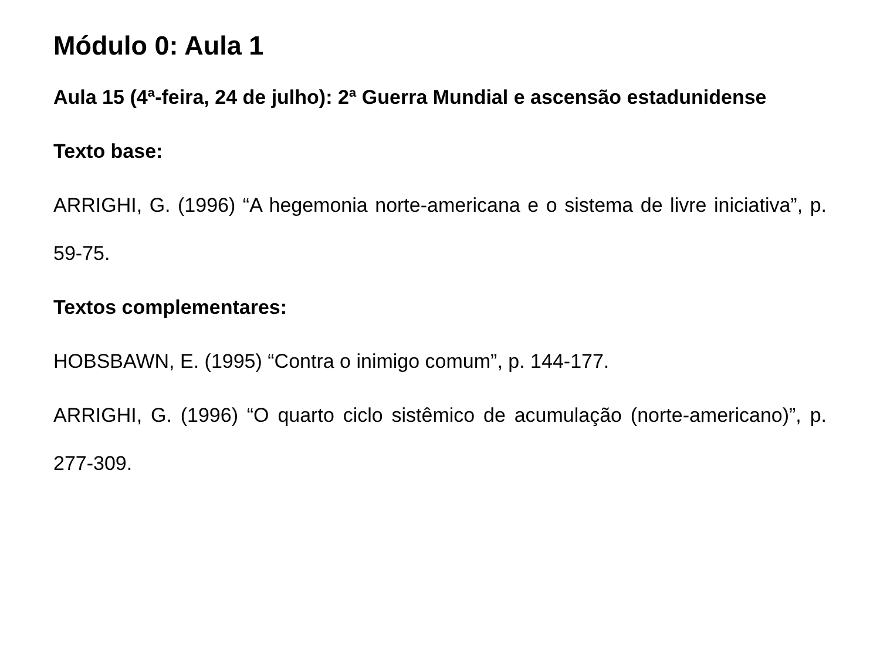Módulo 0: Aula 1
Aula 15 (4ª-feira, 24 de julho): 2ª Guerra Mundial e ascensão estadunidense
Texto base:
ARRIGHI, G. (1996) “A hegemonia norte-americana e o sistema de livre iniciativa”, p. 59-75.
Textos complementares:
HOBSBAWN, E. (1995) “Contra o inimigo comum”, p. 144-177.
ARRIGHI, G. (1996) “O quarto ciclo sistêmico de acumulação (norte-americano)”, p. 277-309.